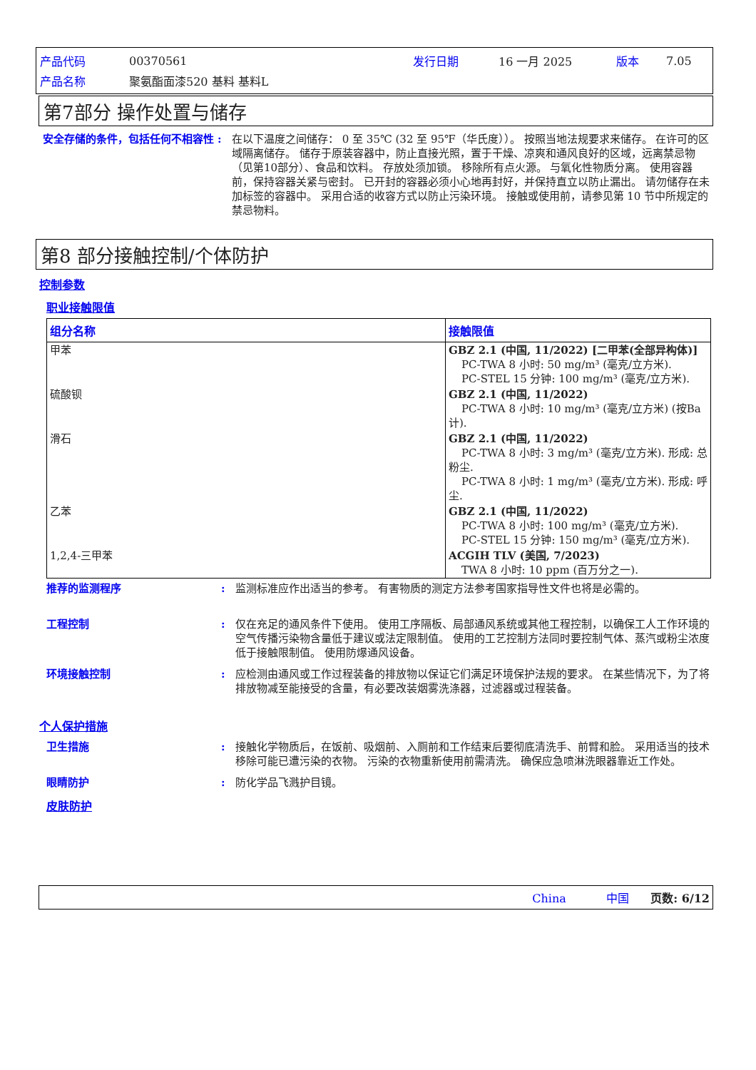| 产品代码 | 00370561 | 发行日期 | 16 一月 2025 | 版本 | 7.05 |
| 产品名称 | 聚氨酯面漆520 基料 基料L | | | | |
第7部分 操作处置与储存
安全存储的条件，包括任何不相容性 : 在以下温度之间储存： 0 至 35℃ (32 至 95℉（华氏度））。 按照当地法规要求来储存。 在许可的区域隔离储存。 储存于原装容器中，防止直接光照，置于干燥、凉爽和通风良好的区域，远离禁忌物（见第10部分）、食品和饮料。 存放处须加锁。 移除所有点火源。 与氧化性物质分离。 使用容器前，保持容器关紧与密封。 已开封的容器必须小心地再封好，并保持直立以防止漏出。 请勿储存在未加标签的容器中。 采用合适的收容方式以防止污染环境。 接触或使用前，请参见第 10 节中所规定的禁忌物料。
第8 部分接触控制/个体防护
控制参数
职业接触限值
| 组分名称 | 接触限值 |
| --- | --- |
| 甲苯 | GBZ 2.1 (中国, 11/2022) [二甲苯(全部异构体)] PC-TWA 8 小时: 50 mg/m³ (毫克/立方米). PC-STEL 15 分钟: 100 mg/m³ (毫克/立方米). |
| 硫酸钡 | GBZ 2.1 (中国, 11/2022) PC-TWA 8 小时: 10 mg/m³ (毫克/立方米) (按Ba计). |
| 滑石 | GBZ 2.1 (中国, 11/2022) PC-TWA 8 小时: 3 mg/m³ (毫克/立方米). 形成: 总粉尘. PC-TWA 8 小时: 1 mg/m³ (毫克/立方米). 形成: 呼尘. |
| 乙苯 | GBZ 2.1 (中国, 11/2022) PC-TWA 8 小时: 100 mg/m³ (毫克/立方米). PC-STEL 15 分钟: 150 mg/m³ (毫克/立方米). |
| 1,2,4-三甲苯 | ACGIH TLV (美国, 7/2023) TWA 8 小时: 10 ppm (百万分之一). |
推荐的监测程序 : 监测标准应作出适当的参考。 有害物质的测定方法参考国家指导性文件也将是必需的。
工程控制 : 仅在充足的通风条件下使用。 使用工序隔板、局部通风系统或其他工程控制，以确保工人工作环境的空气传播污染物含量低于建议或法定限制值。 使用的工艺控制方法同时要控制气体、蒸汽或粉尘浓度低于接触限制值。 使用防爆通风设备。
环境接触控制 : 应检测由通风或工作过程装备的排放物以保证它们满足环境保护法规的要求。 在某些情况下，为了将排放物减至能接受的含量，有必要改装烟雾洗涤器，过滤器或过程装备。
个人保护措施
卫生措施 : 接触化学物质后，在饭前、吸烟前、入厕前和工作结束后要彻底清洗手、前臂和脸。 采用适当的技术移除可能已遭污染的衣物。 污染的衣物重新使用前需清洗。 确保应急喷淋洗眼器靠近工作处。
眼睛防护 : 防化学品飞溅护目镜。
皮肤防护
China 中国 页数: 6/12